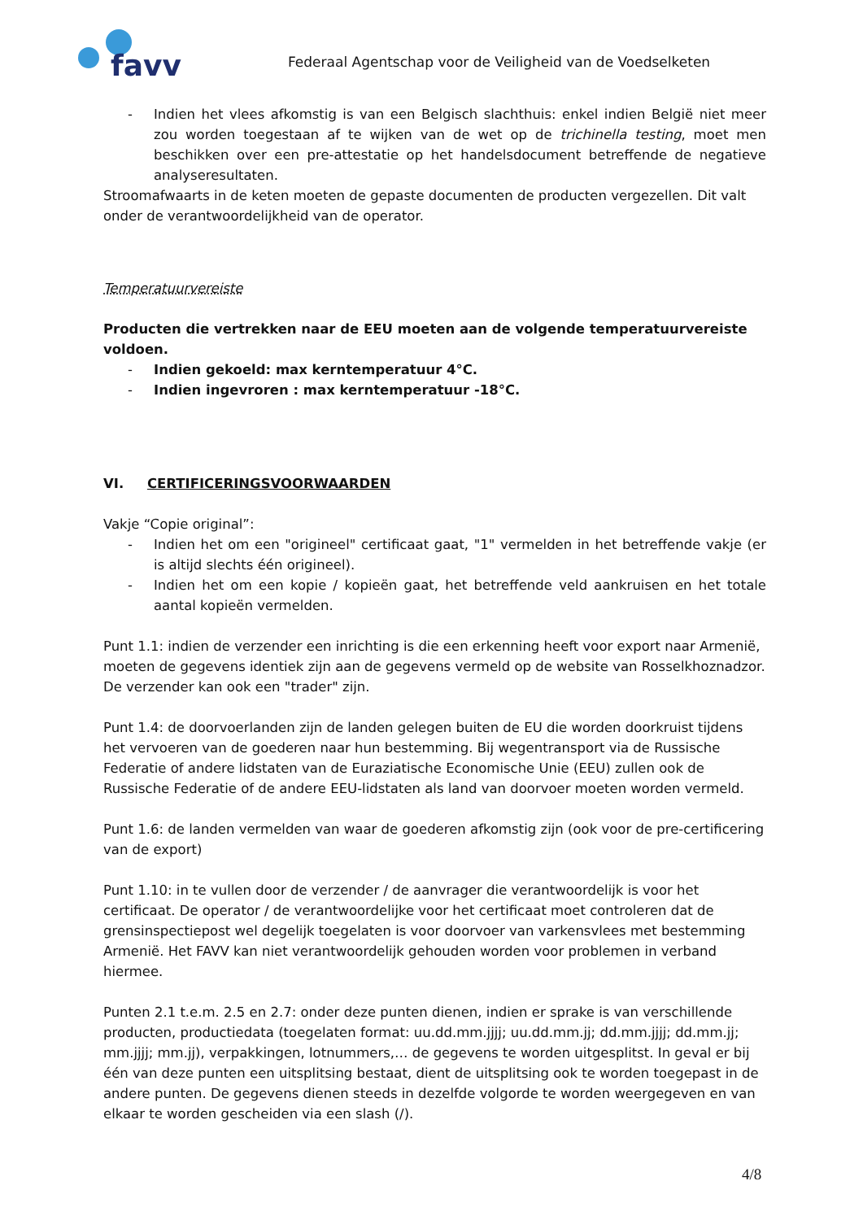favv
Federaal Agentschap voor de Veiligheid van de Voedselketen
- Indien het vlees afkomstig is van een Belgisch slachthuis: enkel indien België niet meer zou worden toegestaan af te wijken van de wet op de trichinella testing, moet men beschikken over een pre-attestatie op het handelsdocument betreffende de negatieve analyseresultaten.
Stroomafwaarts in de keten moeten de gepaste documenten de producten vergezellen. Dit valt onder de verantwoordelijkheid van de operator.
Temperatuurvereiste
Producten die vertrekken naar de EEU moeten aan de volgende temperatuurvereiste voldoen.
- Indien gekoeld: max kerntemperatuur 4°C.
- Indien ingevroren : max kerntemperatuur -18°C.
VI. CERTIFICERINGSVOORWAARDEN
Vakje “Copie original”:
- Indien het om een "origineel" certificaat gaat, "1" vermelden in het betreffende vakje (er is altijd slechts één origineel).
- Indien het om een kopie / kopieën gaat, het betreffende veld aankruisen en het totale aantal kopieën vermelden.
Punt 1.1: indien de verzender een inrichting is die een erkenning heeft voor export naar Armenië, moeten de gegevens identiek zijn aan de gegevens vermeld op de website van Rosselkhoznadzor. De verzender kan ook een "trader" zijn.
Punt 1.4: de doorvoerlanden zijn de landen gelegen buiten de EU die worden doorkruist tijdens het vervoeren van de goederen naar hun bestemming. Bij wegentransport via de Russische Federatie of andere lidstaten van de Euraziatische Economische Unie (EEU) zullen ook de Russische Federatie of de andere EEU-lidstaten als land van doorvoer moeten worden vermeld.
Punt 1.6: de landen vermelden van waar de goederen afkomstig zijn (ook voor de pre-certificering van de export)
Punt 1.10: in te vullen door de verzender / de aanvrager die verantwoordelijk is voor het certificaat. De operator / de verantwoordelijke voor het certificaat moet controleren dat de grensinspectiepost wel degelijk toegelaten is voor doorvoer van varkensvlees met bestemming Armenië. Het FAVV kan niet verantwoordelijk gehouden worden voor problemen in verband hiermee.
Punten 2.1 t.e.m. 2.5 en 2.7: onder deze punten dienen, indien er sprake is van verschillende producten, productiedata (toegelaten format: uu.dd.mm.jjjj; uu.dd.mm.jj; dd.mm.jjjj; dd.mm.jj; mm.jjjj; mm.jj), verpakkingen, lotnummers,… de gegevens te worden uitgesplitst. In geval er bij één van deze punten een uitsplitsing bestaat, dient de uitsplitsing ook te worden toegepast in de andere punten. De gegevens dienen steeds in dezelfde volgorde te worden weergegeven en van elkaar te worden gescheiden via een slash (/).
4/8